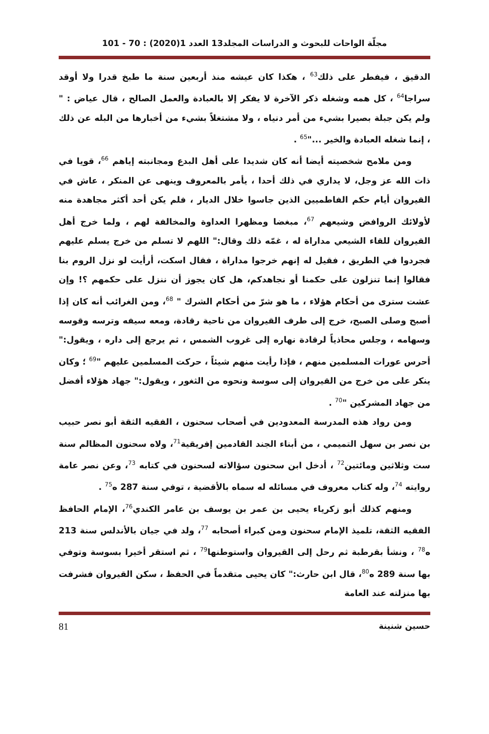مجلّة الواحات للبحوث و الدراسات المجلد13 العدد 1(2020) : 70 - 101
الدقيق ، فيفطر على ذلك<sup>63</sup> ، هكذا كان عيشه منذ أربعين سنة ما طبخ قدرا ولا أوقد سراجا<sup>64</sup> ، كل همه وشغله ذكر الآخرة لا يفكر إلا بالعبادة والعمل الصالح ، قال عياض : " ولم يكن جبلة بصيرا بشيء من أمر دنياه ، ولا مشتغلاً بشيء من أخبارها من البله عن ذلك ، إنما شغله العبادة والخير ..."<sup>65</sup> .
ومن ملامح شخصيته أيضا أنه كان شديدا على أهل البدع ومجانبته إياهم <sup>66</sup>، قويا في ذات الله عز وجل، لا يداري في ذلك أحدا ، يأمر بالمعروف وينهى عن المنكر ، عاش في القيروان أيام حكم الفاطميين الذين جاسوا خلال الديار ، فلم يكن أحد أكثر مجاهدة منه لأولائك الروافض وشيعهم <sup>67</sup>، مبغضا ومظهرا العداوة والمخالفة لهم ، ولما خرج أهل القيروان للقاء الشيعي مداراة له ، غمّه ذلك وقال:" اللهم لا تسلم من خرج يسلم عليهم فجردوا في الطريق ، فقيل له إنهم خرجوا مداراة ، فقال اسكت، أرأيت لو نزل الروم بنا فقالوا إنما تنزلون على حكمنا أو نجاهدكم، هل كان يجوز أن ننزل على حكمهم ؟! وإن عشت سترى من أحكام هؤلاء ، ما هو شرّ من أحكام الشرك " <sup>68</sup>، ومن الغرائب أنه كان إذا أصبح وصلى الصبح، خرج إلى طرف القيروان من ناحية رقادة، ومعه سيفه وترسه وقوسه وسهامه ، وجلس محاذياً لرقادة نهاره إلى غروب الشمس ، ثم يرجع إلى داره ، ويقول:" أحرس عورات المسلمين منهم ، فإذا رأيت منهم شيئاً ، حركت المسلمين عليهم "<sup>69</sup> ؛ وكان ينكر على من خرج من القيروان إلى سوسة ونحوه من الثغور ، ويقول:" جهاد هؤلاء أفضل من جهاد المشركين "<sup>70</sup> .
ومن رواد هذه المدرسة المعدودين في أصحاب سحنون ، الفقيه الثقة أبو نصر حبيب بن نصر بن سهل التميمي ، من أبناء الجند القادمين إفريقية<sup>71</sup>، ولاه سحنون المظالم سنة ست وثلاثين ومائتين<sup>72</sup> ، أدخل ابن سحنون سؤالاته لسحنون في كتابه <sup>73</sup>، وعن نصر عامة روايته <sup>74</sup>، وله كتاب معروف في مسائله له سماه بالأقضية ، توفي سنة 287 ه<sup>75</sup> .
ومنهم كذلك أبو زكرياء يحيى بن عمر بن يوسف بن عامر الكندي<sup>76</sup>، الإمام الحافظ الفقيه الثقة، تلميذ الإمام سحنون ومن كبراء أصحابه <sup>77</sup>، ولد في جيان بالأندلس سنة 213 ه<sup>78</sup> ، ونشأ بقرطبة ثم رحل إلى القيروان واستوطنها<sup>79</sup> ، ثم استقر أخيرا بسوسة وتوفي بها سنة 289 ه<sup>80</sup>، قال ابن حارث:" كان يحيى متقدماً في الحفظ ، سكن القيروان فشرفت بها منزلته عند العامة
حسين شنينة 81